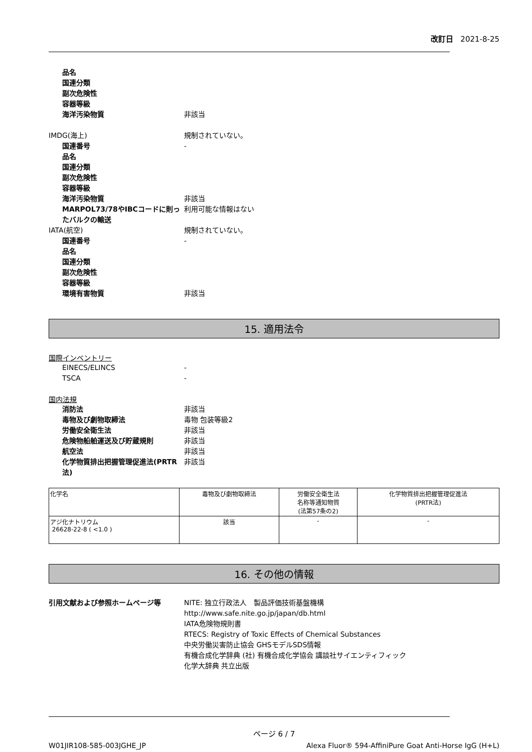改訂日 2021-8-25
品名
国連分類
副次危険性
容器等級
海洋汚染物質 非該当
IMDG(海上) 規制されていない。
国連番号 -
品名
国連分類
副次危険性
容器等級
海洋汚染物質 非該当
MARPOL73/78やIBCコードに則ったバルクの輸送
利用可能な情報はない
IATA(航空) 規制されていない。
国連番号 -
品名
国連分類
副次危険性
容器等級
環境有害物質 非該当
15. 適用法令
国際インベントリー
EINECS/ELINCS -
TSCA -
国内法規
消防法 非該当
毒物及び劇物取締法 毒物 包装等級2
労働安全衛生法 非該当
危険物船舶運送及び貯蔵規則 非該当
航空法 非該当
化学物質排出把握管理促進法(PRTR法)
非該当
| 化学名 | 毒物及び劇物取締法 | 労働安全衛生法 名称等通知物質 (法第57条の2) | 化学物質排出把握管理促進法 (PRTR法) |
| アジ化ナトリウム 26628-22-8 ( <1.0 ) | 該当 | - | - |
16. その他の情報
引用文献および参照ホームページ等 NITE: 独立行政法人　製品評価技術基盤機構
http://www.safe.nite.go.jp/japan/db.html
IATA危険物規則書
RTECS: Registry of Toxic Effects of Chemical Substances
中央労働災害防止協会 GHSモデルSDS情報
有機合成化学辞典 (社) 有機合成化学協会 講談社サイエンティフィック
化学大辞典 共立出版
ページ 6 / 7
W01JIR108-585-003JGHE_JP Alexa Fluor® 594-AffiniPure Goat Anti-Horse IgG (H+L)